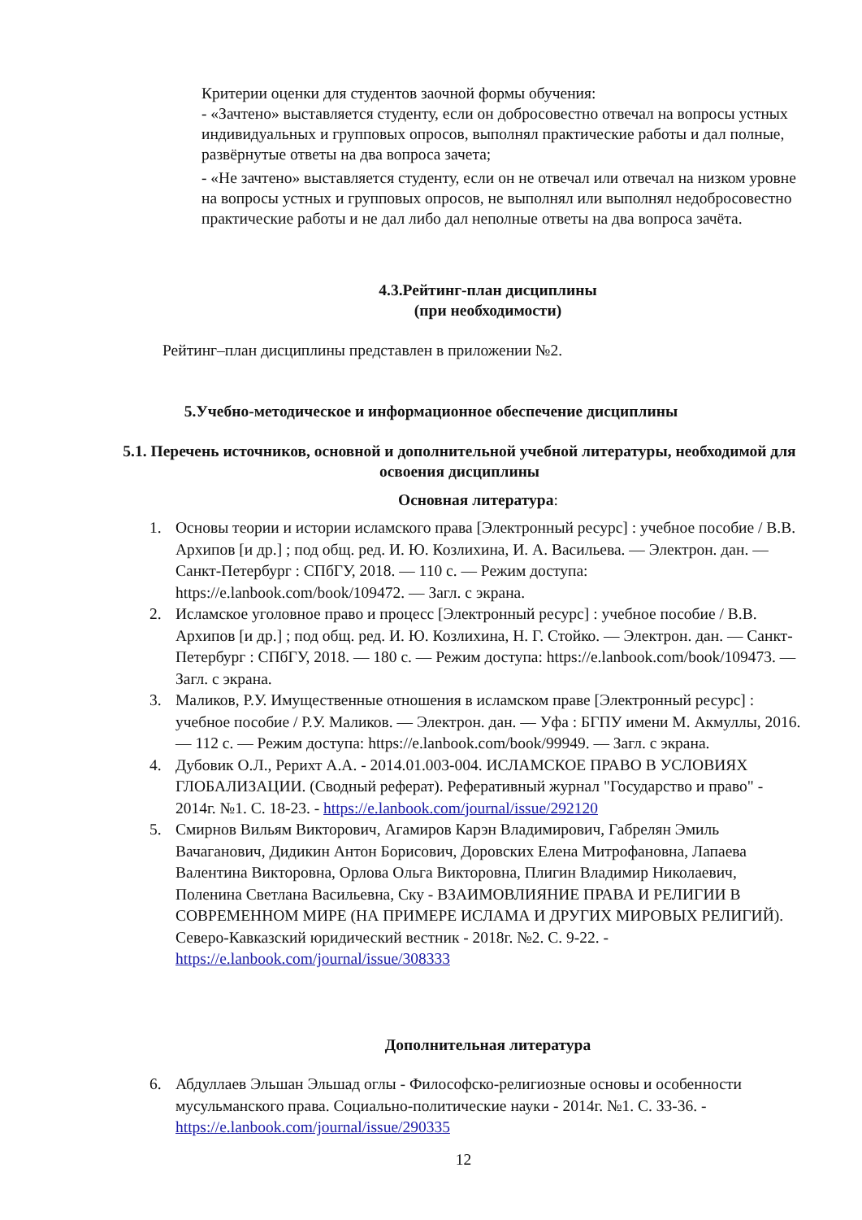Критерии оценки для студентов заочной формы обучения:
- «Зачтено» выставляется студенту, если он добросовестно отвечал на вопросы устных индивидуальных и групповых опросов, выполнял практические работы и дал полные, развёрнутые ответы на два вопроса зачета;
- «Не зачтено» выставляется студенту, если он не отвечал или отвечал на низком уровне на вопросы устных и групповых опросов, не выполнял или выполнял недобросовестно практические работы и не дал либо дал неполные ответы на два вопроса зачёта.
4.3.Рейтинг-план дисциплины
(при необходимости)
Рейтинг–план дисциплины представлен в приложении №2.
5.Учебно-методическое и информационное обеспечение дисциплины
5.1. Перечень источников, основной и дополнительной учебной литературы, необходимой для освоения дисциплины
Основная литература:
1. Основы теории и истории исламского права [Электронный ресурс] : учебное пособие / В.В. Архипов [и др.] ; под общ. ред. И. Ю. Козлихина, И. А. Васильева. — Электрон. дан. — Санкт-Петербург : СПбГУ, 2018. — 110 с. — Режим доступа: https://e.lanbook.com/book/109472. — Загл. с экрана.
2. Исламское уголовное право и процесс [Электронный ресурс] : учебное пособие / В.В. Архипов [и др.] ; под общ. ред. И. Ю. Козлихина, Н. Г. Стойко. — Электрон. дан. — Санкт-Петербург : СПбГУ, 2018. — 180 с. — Режим доступа: https://e.lanbook.com/book/109473. — Загл. с экрана.
3. Маликов, Р.У. Имущественные отношения в исламском праве [Электронный ресурс] : учебное пособие / Р.У. Маликов. — Электрон. дан. — Уфа : БГПУ имени М. Акмуллы, 2016. — 112 с. — Режим доступа: https://e.lanbook.com/book/99949. — Загл. с экрана.
4. Дубовик О.Л., Рерихт А.А. - 2014.01.003-004. ИСЛАМСКОЕ ПРАВО В УСЛОВИЯХ ГЛОБАЛИЗАЦИИ. (Сводный реферат). Реферативный журнал "Государство и право" - 2014г. №1. С. 18-23. - https://e.lanbook.com/journal/issue/292120
5. Смирнов Вильям Викторович, Агамиров Карэн Владимирович, Габрелян Эмиль Вачаганович, Дидикин Антон Борисович, Доровских Елена Митрофановна, Лапаева Валентина Викторовна, Орлова Ольга Викторовна, Плигин Владимир Николаевич, Поленина Светлана Васильевна, Ску - ВЗАИМОВЛИЯНИЕ ПРАВА И РЕЛИГИИ В СОВРЕМЕННОМ МИРЕ (НА ПРИМЕРЕ ИСЛАМА И ДРУГИХ МИРОВЫХ РЕЛИГИЙ). Северо-Кавказский юридический вестник - 2018г. №2. С. 9-22. - https://e.lanbook.com/journal/issue/308333
Дополнительная литература
6. Абдуллаев Эльшан Эльшад оглы - Философско-религиозные основы и особенности мусульманского права. Социально-политические науки - 2014г. №1. С. 33-36. - https://e.lanbook.com/journal/issue/290335
12